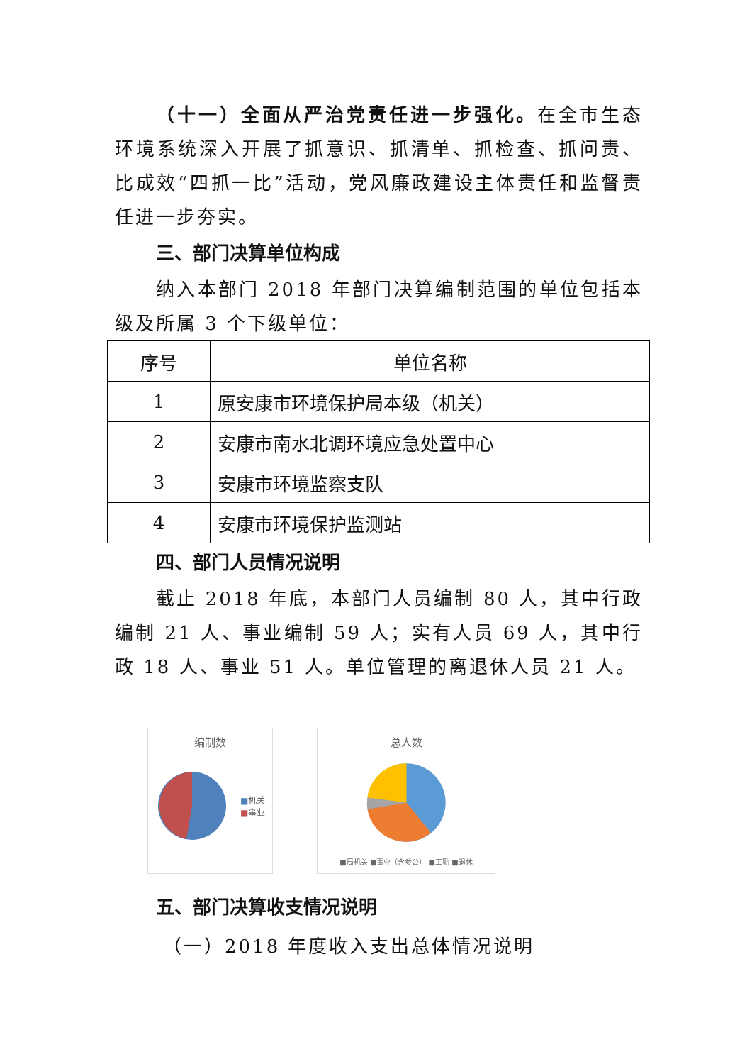（十一）全面从严治党责任进一步强化。在全市生态环境系统深入开展了抓意识、抓清单、抓检查、抓问责、比成效“四抓一比”活动，党风廉政建设主体责任和监督责任进一步夯实。
三、部门决算单位构成
纳入本部门 2018 年部门决算编制范围的单位包括本级及所属 3 个下级单位：
| 序号 | 单位名称 |
| --- | --- |
| 1 | 原安康市环境保护局本级（机关） |
| 2 | 安康市南水北调环境应急处置中心 |
| 3 | 安康市环境监察支队 |
| 4 | 安康市环境保护监测站 |
四、部门人员情况说明
截止 2018 年底，本部门人员编制 80 人，其中行政编制 21 人、事业编制 59 人；实有人员 69 人，其中行政 18 人、事业 51 人。单位管理的离退休人员 21 人。
编制数
■机关
■事业
总人数
■局机关 ■事业（含参公） ■工勤 ■退休
五、部门决算收支情况说明
（一）2018 年度收入支出总体情况说明